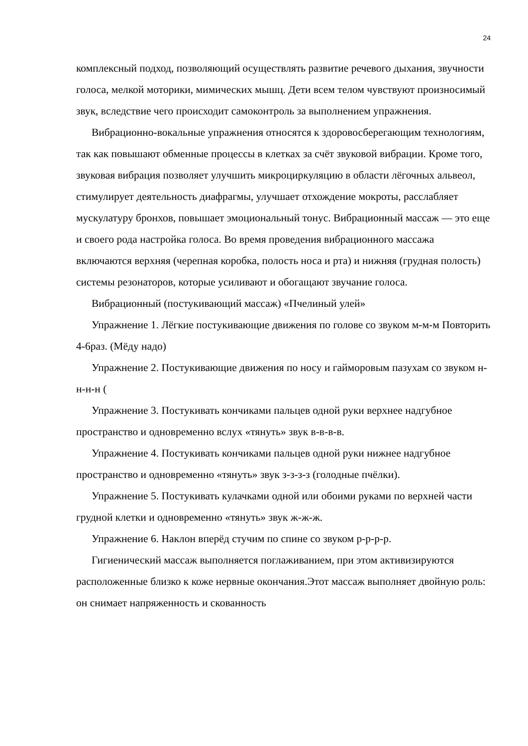24
комплексный подход, позволяющий осуществлять развитие речевого дыхания, звучности голоса, мелкой моторики, мимических мышц. Дети всем телом чувствуют произносимый звук, вследствие чего происходит самоконтроль за выполнением упражнения.
Вибрационно-вокальные упражнения относятся к здоровосберегающим технологиям, так как повышают обменные процессы в клетках за счёт звуковой вибрации. Кроме того, звуковая вибрация позволяет улучшить микроциркуляцию в области лёгочных альвеол, стимулирует деятельность диафрагмы, улучшает отхождение мокроты, расслабляет мускулатуру бронхов, повышает эмоциональный тонус. Вибрационный массаж — это еще и своего рода настройка голоса. Во время проведения вибрационного массажа включаются верхняя (черепная коробка, полость носа и рта) и нижняя (грудная полость) системы резонаторов, которые усиливают и обогащают звучание голоса.
Вибрационный (постукивающий массаж) «Пчелиный улей»
Упражнение 1. Лёгкие постукивающие движения по голове со звуком м-м-м Повторить 4-6раз. (Мёду надо)
Упражнение 2. Постукивающие движения по носу и гайморовым пазухам со звуком н-н-н-н (
Упражнение 3. Постукивать кончиками пальцев одной руки верхнее надгубное пространство и одновременно вслух «тянуть» звук в-в-в-в.
Упражнение 4. Постукивать кончиками пальцев одной руки нижнее надгубное пространство и одновременно «тянуть» звук з-з-з-з (голодные пчёлки).
Упражнение 5. Постукивать кулачками одной или обоими руками по верхней части грудной клетки и одновременно «тянуть» звук ж-ж-ж.
Упражнение 6. Наклон вперёд стучим по спине со звуком р-р-р-р.
Гигиенический массаж выполняется поглаживанием, при этом активизируются расположенные близко к коже нервные окончания.Этот массаж выполняет двойную роль: он снимает напряженность и скованность